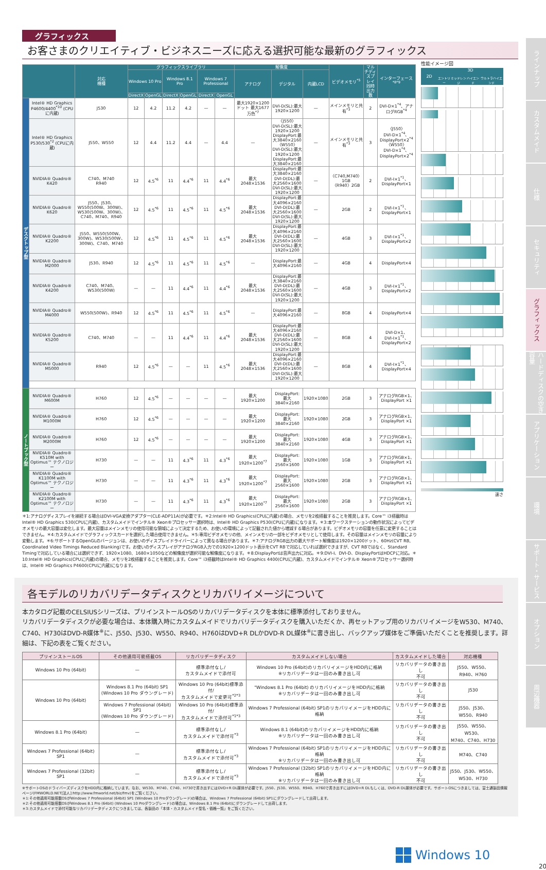グラフィックス
お客さまのクリエイティブ・ビジネスニーズに応える選択可能な最新のグラフィックス
| | | 対応 機種 | グラフィックスライブラリ | | | | | | 解像度 | | | ビデオメモリ<sup>*5</sup> | マルチディスプレイ同時出力数 | インターフェース<sup>*8*9</sup> |
| --- | --- | --- | --- | --- | --- | --- | --- | --- | --- | --- | --- | --- | --- | --- |
| | | | Windows 10 Pro | | Windows 8.1 Pro | | Windows 7 Professional | | アナログ | デジタル | 内蔵LCD | | | |
| | | | DirectX | OpenGL | DirectX | OpenGL | DirectX | OpenGL | | | | | | |
| デスクトップ型 | Intel® HD Graphics P4600/4400<sup>*10</sup> (CPUに内蔵) | J530 | 12 | 4.2 | 11.2 | 4.2 | — | — | 最大1920×1200ドット 最大1677万色<sup>*7</sup> | DVI-D(SL):最大1920×1200 | — | メインメモリと共有<sup>*3</sup> | 2 | DVI-D×1<sup>*4</sup>、アナログRGB<sup>*4</sup> |
| | Intel® HD Graphics P530/530<sup>*2</sup> (CPUに内蔵) | J550、W550 | 12 | 4.4 | 11.2 | 4.4 | — | 4.4 | — | 〈J550〉 DVI-D(SL):最大1920×1200 DisplayPort:最大3840×2160 〈W550〉 DVI-D(SL):最大1920×1200 DisplayPort:最大3840×2160 | — | メインメモリと共有<sup>*3</sup> | 3 | 〈J550〉 DVI-D×1<sup>*4</sup>、 DisplayPort×2<sup>*4</sup> 〈W550〉 DVI-D×1<sup>*4</sup>、 DisplayPort×2<sup>*4</sup> |
| | NVIDIA® Quadro® K420 | C740、M740 R940 | 12 | 4.5<sup>*6</sup> | 11 | 4.4<sup>*6</sup> | 11 | 4.4<sup>*6</sup> | 最大 2048×1536 | DisplayPort:最大3840×2160 DVI-D(DL):最大2560×1600 DVI-D(SL):最大1920×1200 | — | 〈C740,M740〉1GB 〈R940〉2GB | 2 | DVI-I×1<sup>*1</sup>、 DisplayPort×1 |
| | NVIDIA® Quadro® K620 | J550、J530、W550(500W、300W)、W530(500W、300W)、C740、M740、R940 | 12 | 4.5<sup>*6</sup> | 11 | 4.5<sup>*6</sup> | 11 | 4.5<sup>*6</sup> | 最大 2048×1536 | DisplayPort:最大4096×2160 DVI-D(DL):最大2560×1600 DVI-D(SL):最大1920×1200 | — | 2GB | 2 | DVI-I×1<sup>*1</sup>、 DisplayPort×1 |
| | NVIDIA® Quadro® K2200 | J550、W550(500W、300W)、W530(500W、300W)、C740、M740 | 12 | 4.5<sup>*6</sup> | 11 | 4.5<sup>*6</sup> | 11 | 4.5<sup>*6</sup> | 最大 2048×1536 | DisplayPort:最大4096×2160 DVI-D(DL):最大2560×1600 DVI-D(SL):最大1920×1200 | — | 4GB | 3 | DVI-I×1<sup>*1</sup>、 DisplayPort×2 |
| | NVIDIA® Quadro® M2000 | J530、R940 | 12 | 4.5<sup>*6</sup> | 11 | 4.5<sup>*6</sup> | 11 | 4.5<sup>*6</sup> | — | DisplayPort:最大4096×2160 | — | 4GB | 4 | DisplayPort×4 |
| | NVIDIA® Quadro® K4200 | C740、M740、W530(500W) | — | — | 11 | 4.4<sup>*6</sup> | 11 | 4.4<sup>*6</sup> | 最大 2048×1536 | DisplayPort:最大3840×2160 DVI-D(DL):最大2560×1600 DVI-D(SL):最大1920×1200 | — | 4GB | 3 | DVI-I×1<sup>*1</sup>、 DisplayPort×2 |
| | NVIDIA® Quadro® M4000 | W550(500W)、R940 | 12 | 4.5<sup>*6</sup> | 11 | 4.5<sup>*6</sup> | 11 | 4.5<sup>*6</sup> | — | DisplayPort:最大4096×2160 | — | 8GB | 4 | DisplayPort×4 |
| | NVIDIA® Quadro® K5200 | C740、M740 | — | — | 11 | 4.4<sup>*6</sup> | 11 | 4.4<sup>*6</sup> | 最大 2048×1536 | DisplayPort:最大4096×2160 DVI-D(DL):最大2560×1600 DVI-D(SL):最大1920×1200 | — | 8GB | 4 | DVI-D×1、 DVI-I×1<sup>*1</sup>、 DisplayPort×2 |
| | NVIDIA® Quadro® M5000 | R940 | 12 | 4.5<sup>*6</sup> | — | — | 11 | 4.5<sup>*6</sup> | 最大 2048×1536 | DisplayPort:最大4096×2160 DVI-D(DL):最大2560×1600 DVI-D(SL):最大1920×1200 | — | 8GB | 4 | DVI-I×1<sup>*1</sup>、 DisplayPort×4 |
| ノートブック型 | NVIDIA® Quadro® M600M | H760 | 12 | 4.5<sup>*6</sup> | — | — | — | — | 最大 1920×1200 | DisplayPort: 最大3840×2160 | 1920×1080 | 2GB | 3 | アナログRGB×1、 DisplayPort ×1 |
| | NVIDIA® Quadro® M1000M | H760 | 12 | 4.5<sup>*6</sup> | — | — | — | — | 最大 1920×1200 | DisplayPort: 最大3840×2160 | 1920×1080 | 2GB | 3 | アナログRGB×1、 DisplayPort ×1 |
| | NVIDIA® Quadro® M2000M | H760 | 12 | 4.5<sup>*6</sup> | — | — | — | — | 最大 1920×1200 | DisplayPort: 最大3840×2160 | 1920×1080 | 4GB | 3 | アナログRGB×1、 DisplayPort ×1 |
| | NVIDIA® Quadro® K510M with Optimus™ テクノロジー | H730 | — | — | 11 | 4.3<sup>*6</sup> | 11 | 4.3<sup>*6</sup> | 最大 1920×1200<sup>*7</sup> | DisplayPort: 最大2560×1600 | 1920×1080 | 1GB | 3 | アナログRGB×1、 DisplayPort ×1 |
| | NVIDIA® Quadro® K1100M with Optimus™ テクノロジー | H730 | — | — | 11 | 4.3<sup>*6</sup> | 11 | 4.3<sup>*6</sup> | 最大 1920×1200<sup>*7</sup> | DisplayPort: 最大2560×1600 | 1920×1080 | 2GB | 3 | アナログRGB×1、 DisplayPort ×1 |
| | NVIDIA® Quadro® K2100M with Optimus™ テクノロジー | H730 | — | — | 11 | 4.3<sup>*6</sup> | 11 | 4.3<sup>*6</sup> | 最大 1920×1200<sup>*7</sup> | DisplayPort: 最大2560×1600 | 1920×1080 | 2GB | 3 | アナログRGB×1、 DisplayPort ×1 |
性能イメージ図
2D
3D
エントリー ミッドレンジ ハイエンド ウルトラハイエンド
速さ
＊1:アナログディスプレイを接続する場合はDVI-VGA変換アダプター(CLE-ADP11A)が必要です。＊2:Intel® HD Graphics(CPUに内蔵)の場合、メモリを2枚搭載することを推奨します。Core™ i3搭載時はIntel® HD Graphics 530(CPUに内蔵)、カスタムメイドでインテル® Xeon®プロセッサー選択時は、Intel® HD Graphics P530(CPUに内蔵)になります。＊3:本ワークステーションの動作状況によってビデオメモリの最大容量は変化します。最大容量はメインメモリの使用可能な領域によって決定するため、お使いの環境によって記載された値から増減する場合があります。ビデオメモリの容量を任意に変更することはできません。＊4:カスタムメイドでグラフィックスカードを選択した場合使用できません。＊5:専用ビデオメモリの他、メインメモリの一部をビデオメモリとして使用します。その容量はメインメモリの容量により変動します。＊6:サポートするOpenGLのバージョンは、お使いのディスプレイドライバーによって異なる場合があります。＊7:アナログRGB出力の最大サポート解像度は1920×1200ドット、60Hz(CVT RB, Coordinated Video Timings Reduced Blanking)です。お使いのディスプレイがアナログRGB入力での1920×1200ドット表示をCVT RBで対応していれば選択できますが、CVT RBではなく、Standard Timingで対応している場合には選択できず、1920×1080、1680×1050などの解像度が選択可能な解像度になります。＊8:DisplayPortは音声出力に対応。＊9:DVI-I、DVI-D、DisplayPortはHDCPに対応。＊10:Intel® HD Graphics(CPUに内蔵)の場合、メモリを2枚搭載することを推奨します。Core™ i3搭載時はIntel® HD Graphics 4400(CPUに内蔵)、カスタムメイドでインテル® Xeon®プロセッサー選択時は、Intel® HD Graphics P4600(CPUに内蔵)になります。
各モデルのリカバリデータディスクとリカバリイメージについて
本カタログ記載のCELSIUSシリーズは、プリインストールOSのリカバリデータディスクを本体に標準添付しておりません。
リカバリデータディスクが必要な場合は、本体購入時にカスタムメイドでリカバリデータディスクを購入いただくか、再セットアップ用のリカバリイメージをW530、M740、C740、H730はDVD-R媒体<sup>※</sup>に、J550、J530、W550、R940、H760はDVD+R DLかDVD-R DL媒体<sup>※</sup>に書き出し、バックアップ媒体をご準備いただくことを推奨します。詳細は、下記の表をご覧ください。
| プリインストールOS | その他適用可能搭載OS | リカバリデータディスク | カスタムメイドしない場合 | カスタムメイドした場合 | 対応機種 |
| --- | --- | --- | --- | --- | --- |
| Windows 10 Pro (64bit) | — | 標準添付なし/ カスタムメイドで添付可 | Windows 10 Pro (64bit)のリカバリイメージをHDD内に格納 ※リカバリデータは一回のみ書き出し可 | リカバリデータの書き出し 不可 | J550、W550、 R940、H760 |
| Windows 10 Pro (64bit) | Windows 8.1 Pro (64bit) SP1 (Windows 10 Pro ダウングレード) | Windows 10 Pro (64bit)標準添付/ カスタムメイドで変更可<sup>*2*3</sup> | "Windows 8.1 Pro (64bit) のリカバリイメージをHDD内に格納 ※リカバリデータは一回のみ書き出し可 | リカバリデータの書き出し 不可 | J530 |
| | Windows 7 Professional (64bit) SP1 (Windows 10 Pro ダウングレード) | Windows 10 Pro (64bit)標準添付/ カスタムメイドで添付可<sup>*1*3</sup> | Windows 7 Professional (64bit) SP1のリカバリイメージをHDD内に格納 | リカバリデータの書き出し 不可 | J550、J530、 W550、R940 |
| Windows 8.1 Pro (64bit) | — | 標準添付なし/ カスタムメイドで添付可<sup>*3</sup> | Windows 8.1 (64bit)のリカバリイメージをHDD内に格納 ※リカバリデータは一回のみ書き出し可 | リカバリデータの書き出し 不可 | J550、W550、W530、 M740、C740、H730 |
| Windows 7 Professional (64bit) SP1 | — | 標準添付なし/ カスタムメイドで添付可<sup>*3</sup> | Windows 7 Professional (64bit) SP1のリカバリイメージをHDD内に格納 ※リカバリデータは一回のみ書き出し可 | リカバリデータの書き出し 不可 | M740、C740 |
| Windows 7 Professional (32bit) SP1 | — | 標準添付なし/ カスタムメイドで添付可<sup>*3</sup> | Windows 7 Professional (32bit) SP1のリカバリイメージをHDD内に格納 ※リカバリデータは一回のみ書き出し可 | リカバリデータの書き出し 不可 | J550、J530、W550、 W530、H730 |
※サポートOSのドライバーズディスクをHDD内に格納しています。なお、W530、M740、C740、H730で書き出すにはDVD+R DL媒体が必要です。J550、J530、W550、R940、H760で書き出すにはDVD+R DLもしくは、DVD-R DL媒体が必要です。サポートOSにつきましては、富士通製品情報ページ(FMWORLD.NET[法人]:http://www.fmworld.net/biz/fmv)をご覧ください。
＊1:その他適用可能搭載OSがWindows 7 Professional (64bit) SP1 (Windows 10 Proダウングレード)の場合は、Windows 7 Professional (64bit) SP1にダウングレードして出荷します。
＊2:その他適用可能搭載OSがWindows 8.1 Pro (64bit) (Windows 10 Proダウングレード)の場合は、Windows 8.1 Pro (64bit)にダウングレードして出荷します。
＊3:カスタムメイドで添付可能なリカバリデータディスクにつきましては、各製品の「本体・カスタムメイド型名・価格一覧」をご覧ください。
Windows 10
20
ラインナップ
カスタムメイド
仕様
セキュリティ
グラフィックス
ハードディスクの空き容量
アプリケーション
環境
サポート・サービス
オプション
周辺機器